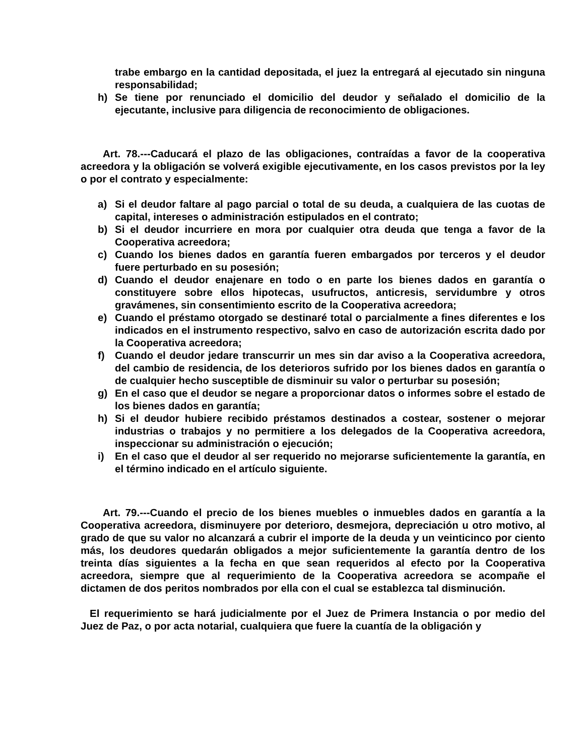trabe embargo en la cantidad depositada, el juez la entregará al ejecutado sin ninguna responsabilidad;
h) Se tiene por renunciado el domicilio del deudor y señalado el domicilio de la ejecutante, inclusive para diligencia de reconocimiento de obligaciones.
Art. 78.---Caducará el plazo de las obligaciones, contraídas a favor de la cooperativa acreedora y la obligación se volverá exigible ejecutivamente, en los casos previstos por la ley o por el contrato y especialmente:
a) Si el deudor faltare al pago parcial o total de su deuda, a cualquiera de las cuotas de capital, intereses o administración estipulados en el contrato;
b) Si el deudor incurriere en mora por cualquier otra deuda que tenga a favor de la Cooperativa acreedora;
c) Cuando los bienes dados en garantía fueren embargados por terceros y el deudor fuere perturbado en su posesión;
d) Cuando el deudor enajenare en todo o en parte los bienes dados en garantía o constituyere sobre ellos hipotecas, usufructos, anticresis, servidumbre y otros gravámenes, sin consentimiento escrito de la Cooperativa acreedora;
e) Cuando el préstamo otorgado se destinaré total o parcialmente a fines diferentes e los indicados en el instrumento respectivo, salvo en caso de autorización escrita dado por la Cooperativa acreedora;
f) Cuando el deudor jedare transcurrir un mes sin dar aviso a la Cooperativa acreedora, del cambio de residencia, de los deterioros sufrido por los bienes dados en garantía o de cualquier hecho susceptible de disminuir su valor o perturbar su posesión;
g) En el caso que el deudor se negare a proporcionar datos o informes sobre el estado de los bienes dados en garantía;
h) Si el deudor hubiere recibido préstamos destinados a costear, sostener o mejorar industrias o trabajos y no permitiere a los delegados de la Cooperativa acreedora, inspeccionar su administración o ejecución;
i) En el caso que el deudor al ser requerido no mejorarse suficientemente la garantía, en el término indicado en el artículo siguiente.
Art. 79.---Cuando el precio de los bienes muebles o inmuebles dados en garantía a la Cooperativa acreedora, disminuyere por deterioro, desmejora, depreciación u otro motivo, al grado de que su valor no alcanzará a cubrir el importe de la deuda y un veinticinco por ciento más, los deudores quedarán obligados a mejor suficientemente la garantía dentro de los treinta días siguientes a la fecha en que sean requeridos al efecto por la Cooperativa acreedora, siempre que al requerimiento de la Cooperativa acreedora se acompañe el dictamen de dos peritos nombrados por ella con el cual se establezca tal disminución.
El requerimiento se hará judicialmente por el Juez de Primera Instancia o por medio del Juez de Paz, o por acta notarial, cualquiera que fuere la cuantía de la obligación y